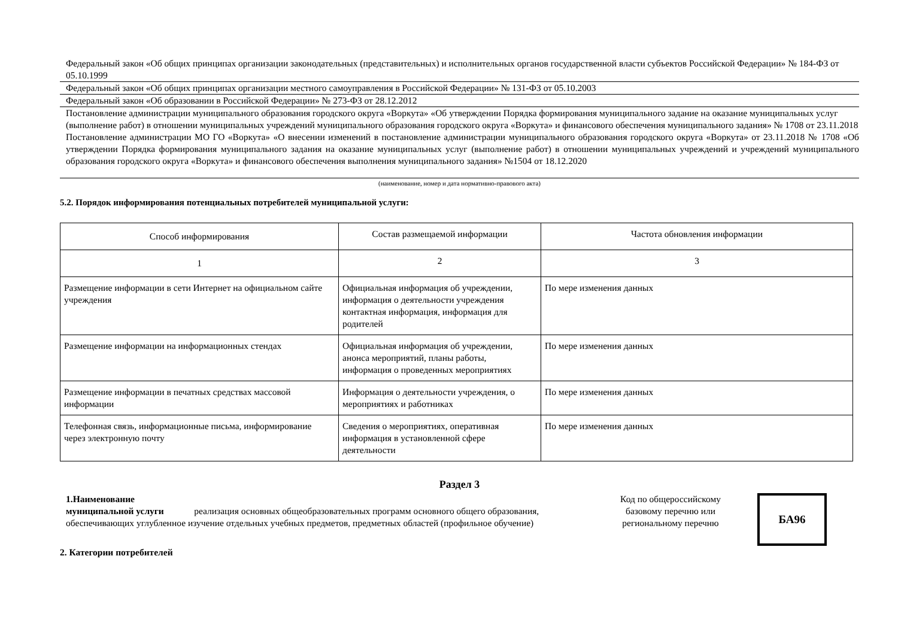Федеральный закон «Об общих принципах организации законодательных (представительных) и исполнительных органов государственной власти субъектов Российской Федерации» № 184-ФЗ от 05.10.1999
Федеральный закон «Об общих принципах организации местного самоуправления в Российской Федерации» № 131-ФЗ от 05.10.2003
Федеральный закон «Об образовании в Российской Федерации» № 273-ФЗ от 28.12.2012
Постановление администрации муниципального образования городского округа «Воркута» «Об утверждении Порядка формирования муниципального задание на оказание муниципальных услуг (выполнение работ) в отношении муниципальных учреждений муниципального образования городского округа «Воркута» и финансового обеспечения муниципального задания» № 1708 от 23.11.2018
Постановление администрации МО ГО «Воркута» «О внесении изменений в постановление администрации муниципального образования городского округа «Воркута» от 23.11.2018 № 1708 «Об утверждении Порядка формирования муниципального задания на оказание муниципальных услуг (выполнение работ) в отношении муниципальных учреждений и учреждений муниципального образования городского округа «Воркута» и финансового обеспечения выполнения муниципального задания» №1504 от 18.12.2020
(наименование, номер и дата нормативно-правового акта)
5.2. Порядок информирования потенциальных потребителей муниципальной услуги:
| Способ информирования | Состав размещаемой информации | Частота обновления информации |
| --- | --- | --- |
| 1 | 2 | 3 |
| Размещение информации в сети Интернет на официальном сайте учреждения | Официальная информация об учреждении, информация о деятельности учреждения контактная информация, информация для родителей | По мере изменения данных |
| Размещение информации на информационных стендах | Официальная информация об учреждении, анонса мероприятий, планы работы, информация о проведенных мероприятиях | По мере изменения данных |
| Размещение информации в печатных средствах массовой информации | Информация о деятельности учреждения, о мероприятиях и работниках | По мере изменения данных |
| Телефонная связь, информационные письма, информирование через электронную почту | Сведения о мероприятиях, оперативная информация в установленной сфере деятельности | По мере изменения данных |
Раздел 3
1.Наименование
муниципальной услуги реализация основных общеобразовательных программ основного общего образования, обеспечивающих углубленное изучение отдельных учебных предметов, предметных областей (профильное обучение)
Код по общероссийскому базовому перечню или региональному перечню
БА96
2. Категории потребителей